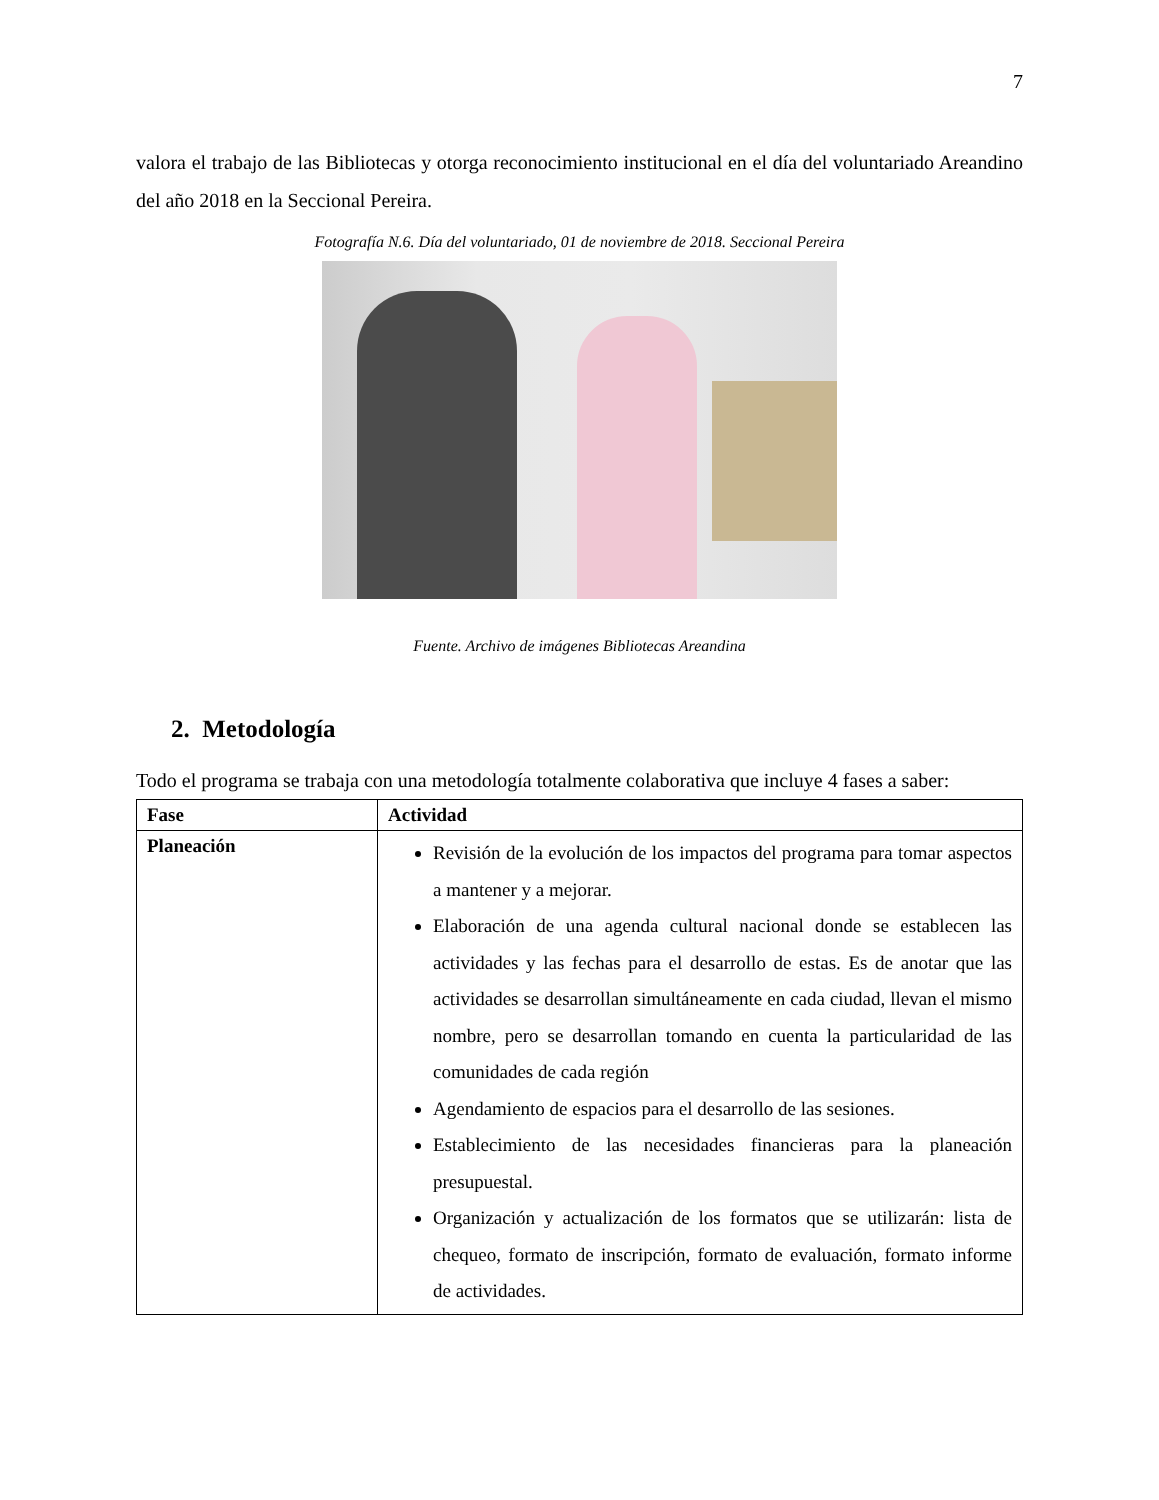7
valora el trabajo de las Bibliotecas y otorga reconocimiento institucional en el día del voluntariado Areandino del año 2018 en la Seccional Pereira.
Fotografía N.6. Día del voluntariado, 01 de noviembre de 2018. Seccional Pereira
Fuente. Archivo de imágenes Bibliotecas Areandina
2. Metodología
Todo el programa se trabaja con una metodología totalmente colaborativa que incluye 4 fases a saber:
| Fase | Actividad |
| --- | --- |
| Planeación | Revisión de la evolución de los impactos del programa para tomar aspectos a mantener y a mejorar. Elaboración de una agenda cultural nacional donde se establecen las actividades y las fechas para el desarrollo de estas. Es de anotar que las actividades se desarrollan simultáneamente en cada ciudad, llevan el mismo nombre, pero se desarrollan tomando en cuenta la particularidad de las comunidades de cada región Agendamiento de espacios para el desarrollo de las sesiones. Establecimiento de las necesidades financieras para la planeación presupuestal. Organización y actualización de los formatos que se utilizarán: lista de chequeo, formato de inscripción, formato de evaluación, formato informe de actividades. |